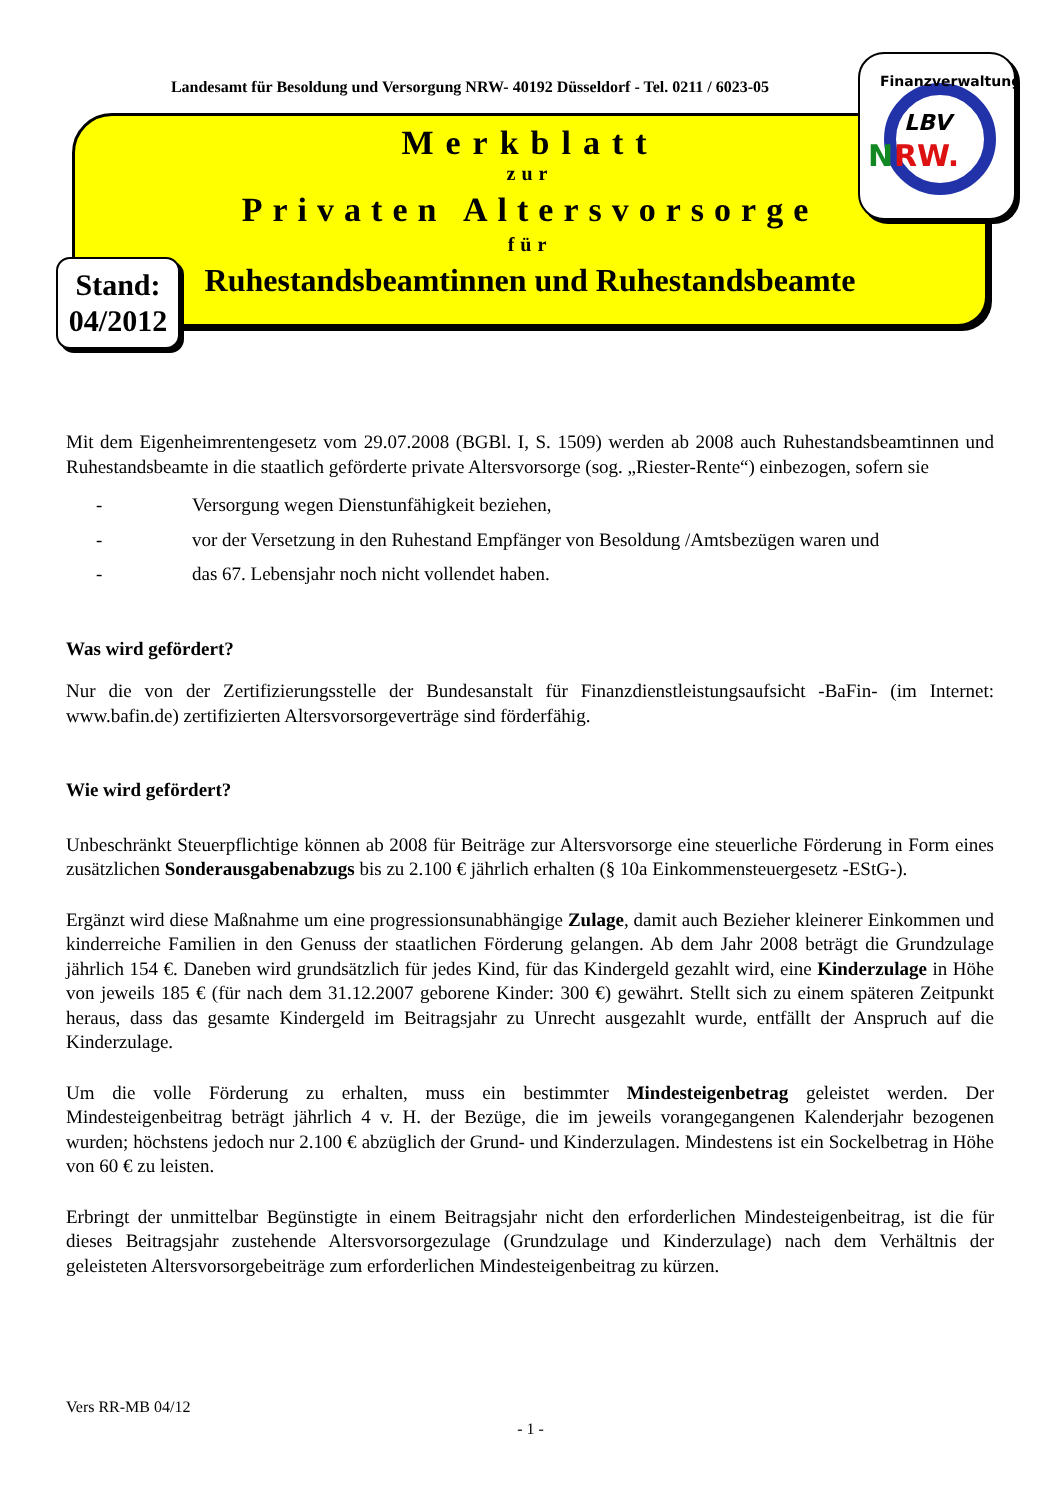Landesamt für Besoldung und Versorgung NRW- 40192 Düsseldorf - Tel. 0211 / 6023-05
LBV
N
RW.
Finanzverwaltung
Merkblatt
zur
Privaten Altersvorsorge
für
Ruhestandsbeamtinnen und Ruhestandsbeamte
Stand:
04/2012
Mit dem Eigenheimrentengesetz vom 29.07.2008 (BGBl. I, S. 1509) werden ab 2008 auch Ruhestandsbeamtinnen und Ruhestandsbeamte in die staatlich geförderte private Altersvorsorge (sog. „Riester-Rente“) einbezogen, sofern sie
- Versorgung wegen Dienstunfähigkeit beziehen,
- vor der Versetzung in den Ruhestand Empfänger von Besoldung /Amtsbezügen waren und
- das 67. Lebensjahr noch nicht vollendet haben.
Was wird gefördert?
Nur die von der Zertifizierungsstelle der Bundesanstalt für Finanzdienstleistungsaufsicht -BaFin- (im Internet: www.bafin.de) zertifizierten Altersvorsorgeverträge sind förderfähig.
Wie wird gefördert?
Unbeschränkt Steuerpflichtige können ab 2008 für Beiträge zur Altersvorsorge eine steuerliche Förderung in Form eines zusätzlichen Sonderausgabenabzugs bis zu 2.100 € jährlich erhalten (§ 10a Einkommensteuergesetz -EStG-).
Ergänzt wird diese Maßnahme um eine progressionsunabhängige Zulage, damit auch Bezieher kleinerer Einkommen und kinderreiche Familien in den Genuss der staatlichen Förderung gelangen. Ab dem Jahr 2008 beträgt die Grundzulage jährlich 154 €. Daneben wird grundsätzlich für jedes Kind, für das Kindergeld gezahlt wird, eine Kinderzulage in Höhe von jeweils 185 € (für nach dem 31.12.2007 geborene Kinder: 300 €) gewährt. Stellt sich zu einem späteren Zeitpunkt heraus, dass das gesamte Kindergeld im Beitragsjahr zu Unrecht ausgezahlt wurde, entfällt der Anspruch auf die Kinderzulage.
Um die volle Förderung zu erhalten, muss ein bestimmter Mindesteigenbetrag geleistet werden. Der Mindesteigenbeitrag beträgt jährlich 4 v. H. der Bezüge, die im jeweils vorangegangenen Kalenderjahr bezogenen wurden; höchstens jedoch nur 2.100 € abzüglich der Grund- und Kinderzulagen. Mindestens ist ein Sockelbetrag in Höhe von 60 € zu leisten.
Erbringt der unmittelbar Begünstigte in einem Beitragsjahr nicht den erforderlichen Mindesteigenbeitrag, ist die für dieses Beitragsjahr zustehende Altersvorsorgezulage (Grundzulage und Kinderzulage) nach dem Verhältnis der geleisteten Altersvorsorgebeiträge zum erforderlichen Mindesteigenbeitrag zu kürzen.
Vers RR-MB 04/12
- 1 -